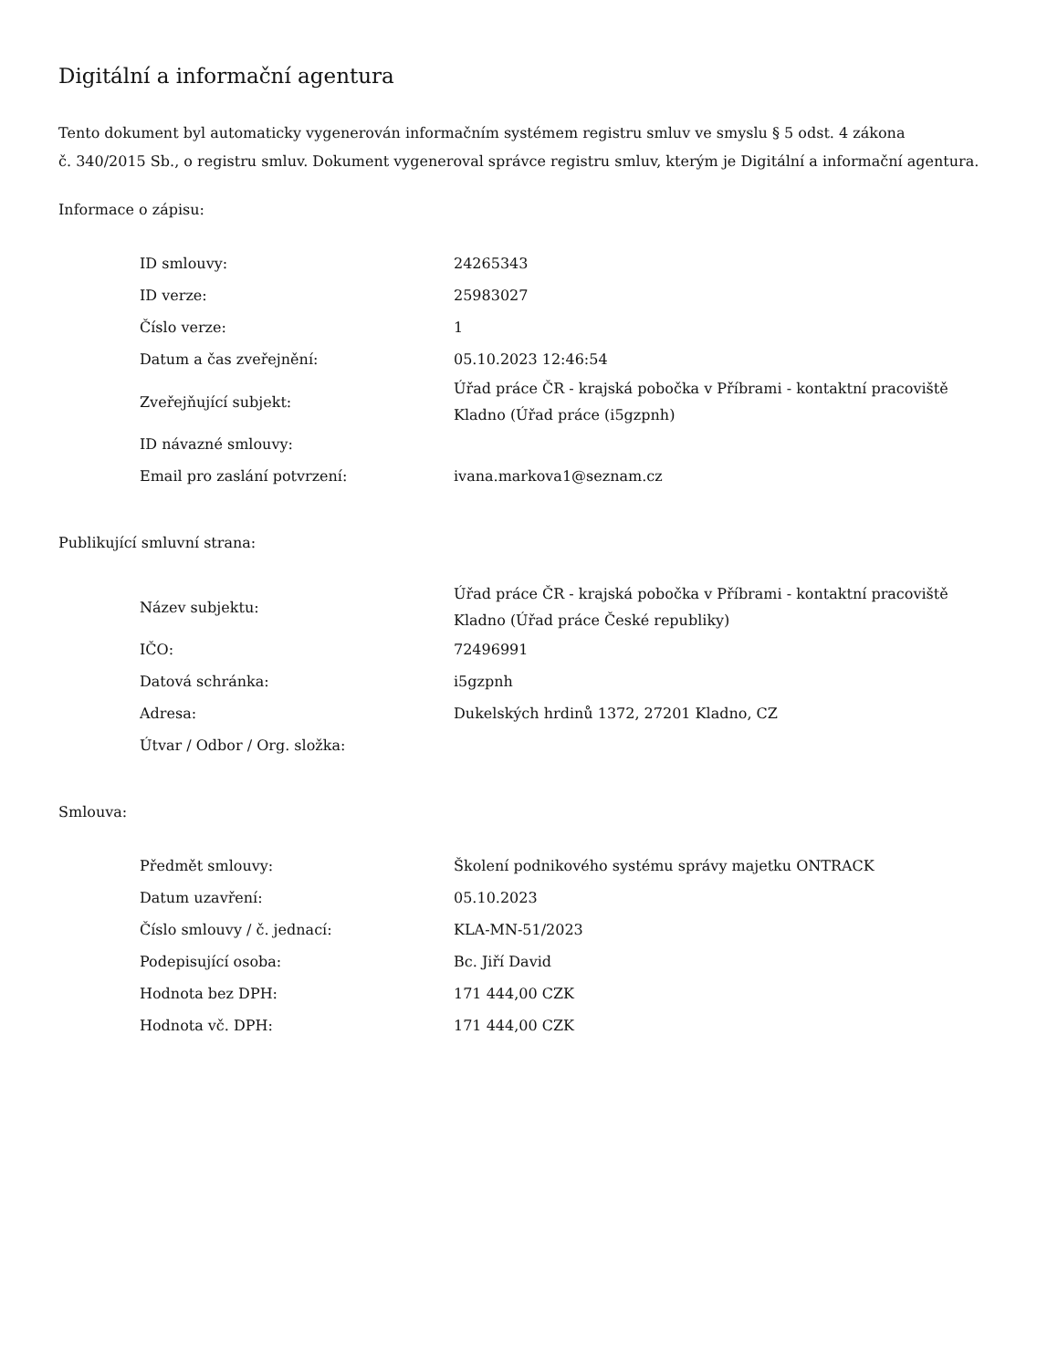Digitální a informační agentura
Tento dokument byl automaticky vygenerován informačním systémem registru smluv ve smyslu § 5 odst. 4 zákona
č. 340/2015 Sb., o registru smluv. Dokument vygeneroval správce registru smluv, kterým je Digitální a informační agentura.
Informace o zápisu:
| ID smlouvy: | 24265343 |
| ID verze: | 25983027 |
| Číslo verze: | 1 |
| Datum a čas zveřejnění: | 05.10.2023 12:46:54 |
| Zveřejňující subjekt: | Úřad práce ČR - krajská pobočka v Příbrami - kontaktní pracoviště Kladno (Úřad práce (i5gzpnh) |
| ID návazné smlouvy: | |
| Email pro zaslání potvrzení: | ivana.markova1@seznam.cz |
Publikující smluvní strana:
| Název subjektu: | Úřad práce ČR - krajská pobočka v Příbrami - kontaktní pracoviště Kladno (Úřad práce České republiky) |
| IČO: | 72496991 |
| Datová schránka: | i5gzpnh |
| Adresa: | Dukelských hrdinů 1372, 27201 Kladno, CZ |
| Útvar / Odbor / Org. složka: | |
Smlouva:
| Předmět smlouvy: | Školení podnikového systému správy majetku ONTRACK |
| Datum uzavření: | 05.10.2023 |
| Číslo smlouvy / č. jednací: | KLA-MN-51/2023 |
| Podepisující osoba: | Bc. Jiří David |
| Hodnota bez DPH: | 171 444,00 CZK |
| Hodnota vč. DPH: | 171 444,00 CZK |